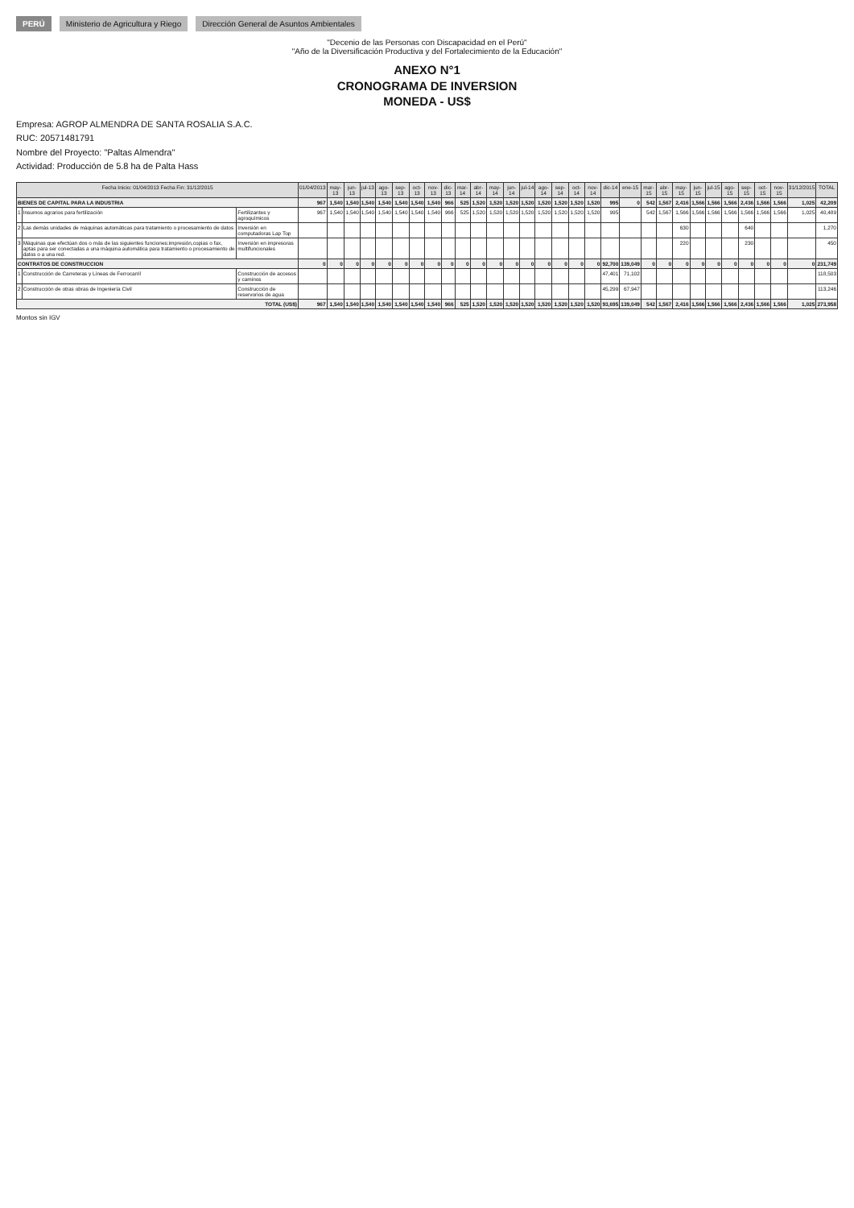PERÚ Ministerio de Agricultura y Riego Dirección General de Asuntos Ambientales
"Decenio de las Personas con Discapacidad en el Perú"
"Año de la Diversificación Productiva y del Fortalecimiento de la Educación"
ANEXO N°1
CRONOGRAMA DE INVERSION
MONEDA - US$
Empresa: AGROP ALMENDRA DE SANTA ROSALIA S.A.C.
RUC: 20571481791
Nombre del Proyecto: "Paltas Almendra"
Actividad: Producción de 5.8 ha de Palta Hass
| Fecha Inicio: 01/04/2013 Fecha Fin: 31/12/2015 | | | 01/04/2013 | may-13 | jun-13 | jul-13 | ago-13 | sep-13 | oct-13 | nov-13 | dic-13 | mar-14 | abr-14 | may-14 | jun-14 | jul-14 | ago-14 | sep-14 | oct-14 | nov-14 | dic-14 | ene-15 | mar-15 | abr-15 | may-15 | jun-15 | jul-15 | ago-15 | sep-15 | oct-15 | nov-15 | 31/12/2015 | TOTAL |
| --- | --- | --- | --- | --- | --- | --- | --- | --- | --- | --- | --- | --- | --- | --- | --- | --- | --- | --- | --- | --- | --- | --- | --- | --- | --- | --- | --- | --- | --- | --- | --- | --- | --- |
| BIENES DE CAPITAL PARA LA INDUSTRIA | | | 967 | 1,540 | 1,540 | 1,540 | 1,540 | 1,540 | 1,540 | 1,540 | 966 | 525 | 1,520 | 1,520 | 1,520 | 1,520 | 1,520 | 1,520 | 1,520 | 1,520 | 995 | 0 | 542 | 1,567 | 2,416 | 1,566 | 1,566 | 1,566 | 2,436 | 1,566 | 1,566 | 1,025 | 42,209 |
| 1 | Insumos agrarios para fertilización | Fertilizantes y agroquímicos | 967 | 1,540 | 1,540 | 1,540 | 1,540 | 1,540 | 1,540 | 1,540 | 966 | 525 | 1,520 | 1,520 | 1,520 | 1,520 | 1,520 | 1,520 | 1,520 | 1,520 | 995 | | 542 | 1,567 | 1,566 | 1,566 | 1,566 | 1,566 | 1,566 | 1,566 | 1,566 | 1,025 | 40,489 |
| 2 | Las demás unidades de máquinas automáticas para tratamiento o procesamiento de datos | Inversión en computadoras Lap Top | | | | | | | | | | | | | | | | | | | | | | | 630 | | | | 640 | | | | 1,270 |
| 3 | Máquinas que efectúan dos o más de las siguientes funciones:impresión,copias o fax, aptas para ser conectadas a una máquina automática para tratamiento o procesamiento de datos o a una red. | Inversión en impresoras multifuncionales | | | | | | | | | | | | | | | | | | | | | | | 220 | | | | 230 | | | | 450 |
| CONTRATOS DE CONSTRUCCION | | | 0 | 0 | 0 | 0 | 0 | 0 | 0 | 0 | 0 | 0 | 0 | 0 | 0 | 0 | 0 | 0 | 0 | 0 | 92,700 | 139,049 | 0 | 0 | 0 | 0 | 0 | 0 | 0 | 0 | 0 | 0 | 231,749 |
| 1 | Construcción de Carreteras y Líneas de Ferrocarril | Construcción de accesos y caminos | | | | | | | | | | | | | | | | | | | 47,401 | 71,102 | | | | | | | | | | | 118,503 |
| 2 | Construcción de otras obras de Ingeniería Civil | Construcción de reservorios de agua | | | | | | | | | | | | | | | | | | | 45,299 | 67,947 | | | | | | | | | | | 113,246 |
| TOTAL (US$) | | | 967 | 1,540 | 1,540 | 1,540 | 1,540 | 1,540 | 1,540 | 1,540 | 966 | 525 | 1,520 | 1,520 | 1,520 | 1,520 | 1,520 | 1,520 | 1,520 | 1,520 | 93,695 | 139,049 | 542 | 1,567 | 2,416 | 1,566 | 1,566 | 1,566 | 2,436 | 1,566 | 1,566 | 1,025 | 273,958 |
Montos sin IGV